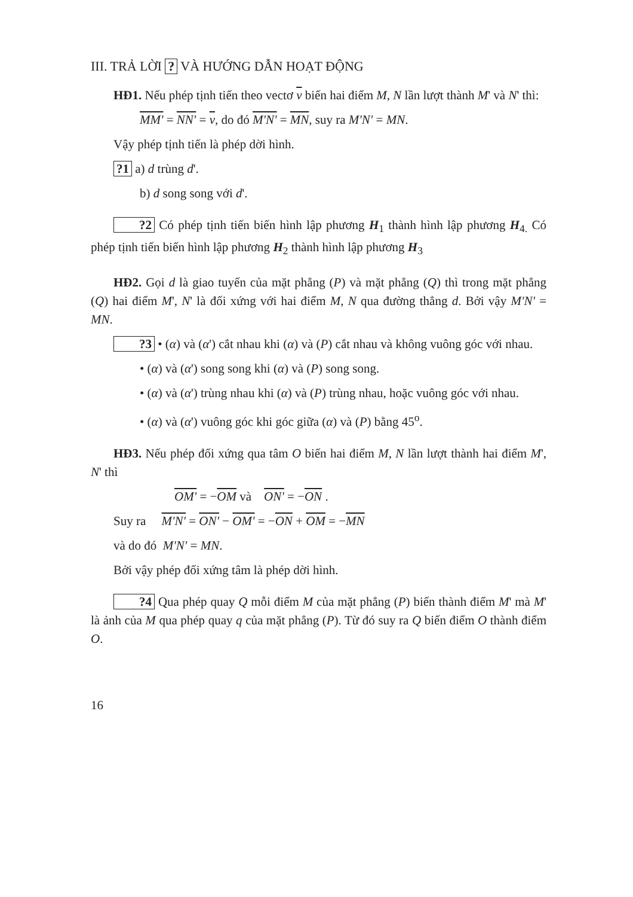III. TRẢ LỜI ? VÀ HƯỚNG DẪN HOẠT ĐỘNG
HĐ1. Nếu phép tịnh tiến theo vectơ v biến hai điểm M, N lần lượt thành M' và N' thì:
MM' = NN' = v, do đó M'N' = MN, suy ra M'N' = MN.
Vậy phép tịnh tiến là phép dời hình.
?1 a) d trùng d'.
b) d song song với d'.
?2 Có phép tịnh tiến biến hình lập phương H<sub>1</sub> thành hình lập phương H<sub>4.</sub> Có phép tịnh tiến biến hình lập phương H<sub>2</sub> thành hình lập phương H<sub>3</sub>
HĐ2. Gọi d là giao tuyến của mặt phẳng (P) và mặt phẳng (Q) thì trong mặt phẳng (Q) hai điểm M', N' là đối xứng với hai điểm M, N qua đường thẳng d. Bởi vậy M'N' = MN.
?3 • (α) và (α') cắt nhau khi (α) và (P) cắt nhau và không vuông góc với nhau.
• (α) và (α') song song khi (α) và (P) song song.
• (α) và (α') trùng nhau khi (α) và (P) trùng nhau, hoặc vuông góc với nhau.
• (α) và (α') vuông góc khi góc giữa (α) và (P) bằng 45<sup>o</sup>.
HĐ3. Nếu phép đối xứng qua tâm O biến hai điểm M, N lần lượt thành hai điểm M', N' thì
OM' = −OM và ON' = −ON .
Suy ra M'N' = ON' − OM' = −ON + OM = −MN
và do đó M'N' = MN.
Bởi vậy phép đối xứng tâm là phép dời hình.
?4 Qua phép quay Q mỗi điểm M của mặt phẳng (P) biến thành điểm M' mà M' là ảnh của M qua phép quay q của mặt phẳng (P). Từ đó suy ra Q biến điểm O thành điểm O.
16